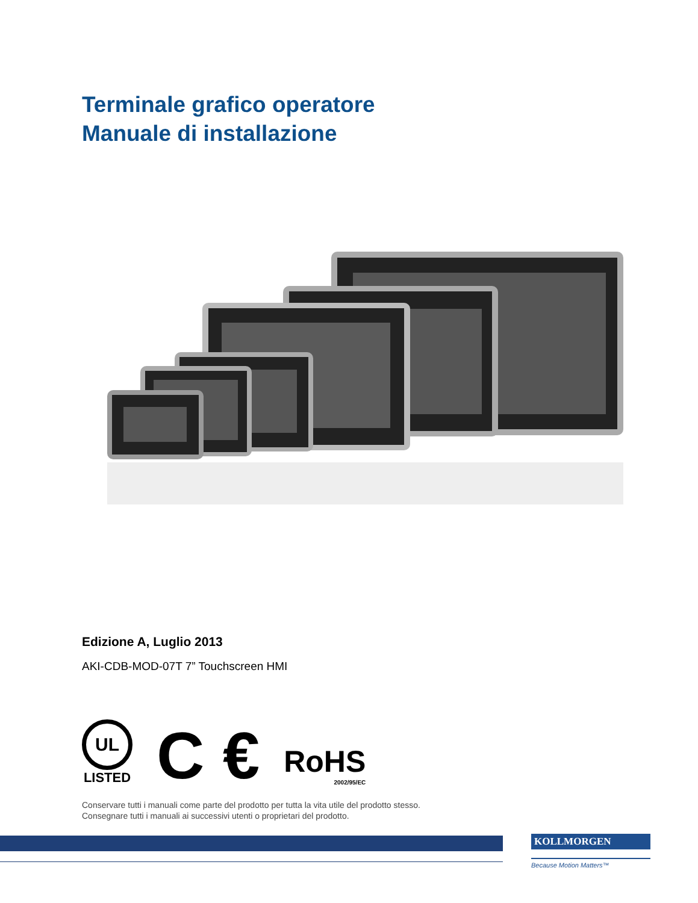Terminale grafico operatore
Manuale di installazione
Edizione A, Luglio 2013
AKI-CDB-MOD-07T 7” Touchscreen HMI
UL
LISTED
C €
RoHS
2002/95/EC
Conservare tutti i manuali come parte del prodotto per tutta la vita utile del prodotto stesso.
Consegnare tutti i manuali ai successivi utenti o proprietari del prodotto.
KOLLMORGEN
Because Motion Matters™